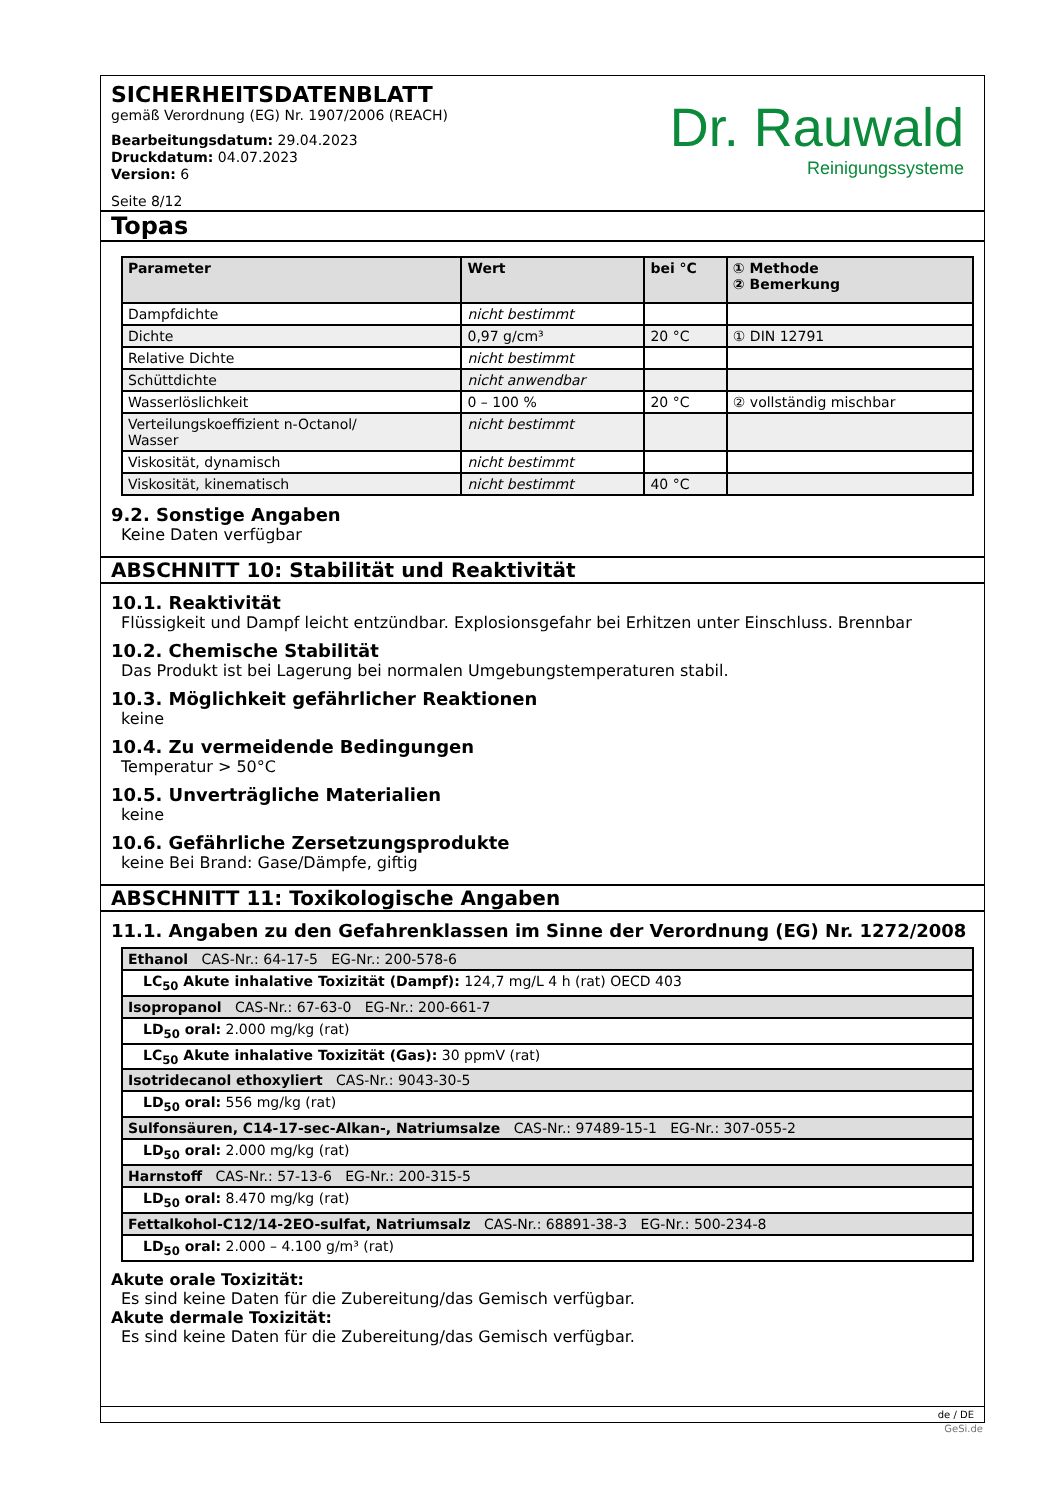SICHERHEITSDATENBLATT
gemäß Verordnung (EG) Nr. 1907/2006 (REACH)
Bearbeitungsdatum: 29.04.2023
Druckdatum: 04.07.2023
Version: 6
Seite 8/12
Dr. Rauwald
Reinigungssysteme
Topas
| Parameter | Wert | bei °C | ① Methode ② Bemerkung |
| --- | --- | --- | --- |
| Dampfdichte | nicht bestimmt | | |
| Dichte | 0,97 g/cm³ | 20 °C | ① DIN 12791 |
| Relative Dichte | nicht bestimmt | | |
| Schüttdichte | nicht anwendbar | | |
| Wasserlöslichkeit | 0 – 100 % | 20 °C | ② vollständig mischbar |
| Verteilungskoeffizient n-Octanol/ Wasser | nicht bestimmt | | |
| Viskosität, dynamisch | nicht bestimmt | | |
| Viskosität, kinematisch | nicht bestimmt | 40 °C | |
9.2. Sonstige Angaben
Keine Daten verfügbar
ABSCHNITT 10: Stabilität und Reaktivität
10.1. Reaktivität
Flüssigkeit und Dampf leicht entzündbar. Explosionsgefahr bei Erhitzen unter Einschluss. Brennbar
10.2. Chemische Stabilität
Das Produkt ist bei Lagerung bei normalen Umgebungstemperaturen stabil.
10.3. Möglichkeit gefährlicher Reaktionen
keine
10.4. Zu vermeidende Bedingungen
Temperatur > 50°C
10.5. Unverträgliche Materialien
keine
10.6. Gefährliche Zersetzungsprodukte
keine Bei Brand: Gase/Dämpfe, giftig
ABSCHNITT 11: Toxikologische Angaben
11.1. Angaben zu den Gefahrenklassen im Sinne der Verordnung (EG) Nr. 1272/2008
| Ethanol CAS-Nr.: 64-17-5 EG-Nr.: 200-578-6 |
| LC<sub>50</sub> Akute inhalative Toxizität (Dampf): 124,7 mg/L 4 h (rat) OECD 403 |
| Isopropanol CAS-Nr.: 67-63-0 EG-Nr.: 200-661-7 |
| LD<sub>50</sub> oral: 2.000 mg/kg (rat) |
| LC<sub>50</sub> Akute inhalative Toxizität (Gas): 30 ppmV (rat) |
| Isotridecanol ethoxyliert CAS-Nr.: 9043-30-5 |
| LD<sub>50</sub> oral: 556 mg/kg (rat) |
| Sulfonsäuren, C14-17-sec-Alkan-, Natriumsalze CAS-Nr.: 97489-15-1 EG-Nr.: 307-055-2 |
| LD<sub>50</sub> oral: 2.000 mg/kg (rat) |
| Harnstoff CAS-Nr.: 57-13-6 EG-Nr.: 200-315-5 |
| LD<sub>50</sub> oral: 8.470 mg/kg (rat) |
| Fettalkohol-C12/14-2EO-sulfat, Natriumsalz CAS-Nr.: 68891-38-3 EG-Nr.: 500-234-8 |
| LD<sub>50</sub> oral: 2.000 – 4.100 g/m³ (rat) |
Akute orale Toxizität:
Es sind keine Daten für die Zubereitung/das Gemisch verfügbar.
Akute dermale Toxizität:
Es sind keine Daten für die Zubereitung/das Gemisch verfügbar.
de / DE
GeSi.de